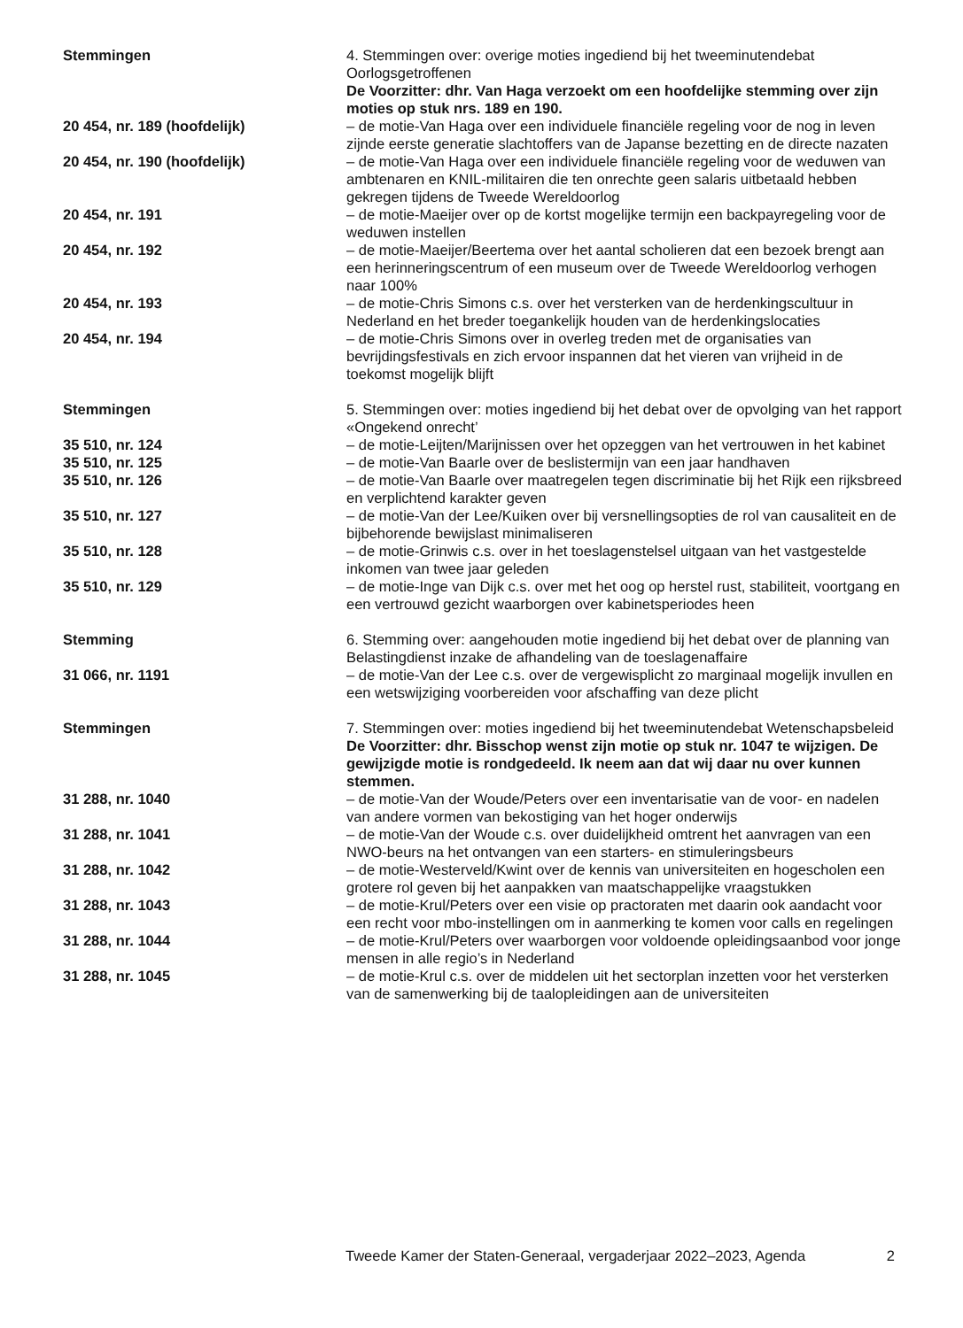Stemmingen 4. Stemmingen over: overige moties ingediend bij het tweeminutendebat Oorlogsgetroffenen
De Voorzitter: dhr. Van Haga verzoekt om een hoofdelijke stemming over zijn moties op stuk nrs. 189 en 190.
20 454, nr. 189 (hoofdelijk) – de motie-Van Haga over een individuele financiële regeling voor de nog in leven zijnde eerste generatie slachtoffers van de Japanse bezetting en de directe nazaten
20 454, nr. 190 (hoofdelijk) – de motie-Van Haga over een individuele financiële regeling voor de weduwen van ambtenaren en KNIL-militairen die ten onrechte geen salaris uitbetaald hebben gekregen tijdens de Tweede Wereldoorlog
20 454, nr. 191 – de motie-Maeijer over op de kortst mogelijke termijn een backpayregeling voor de weduwen instellen
20 454, nr. 192 – de motie-Maeijer/Beertema over het aantal scholieren dat een bezoek brengt aan een herinneringscentrum of een museum over de Tweede Wereldoorlog verhogen naar 100%
20 454, nr. 193 – de motie-Chris Simons c.s. over het versterken van de herdenkingscultuur in Nederland en het breder toegankelijk houden van de herdenkingslocaties
20 454, nr. 194 – de motie-Chris Simons over in overleg treden met de organisaties van bevrijdingsfestivals en zich ervoor inspannen dat het vieren van vrijheid in de toekomst mogelijk blijft
Stemmingen 5. Stemmingen over: moties ingediend bij het debat over de opvolging van het rapport «Ongekend onrecht’
35 510, nr. 124 – de motie-Leijten/Marijnissen over het opzeggen van het vertrouwen in het kabinet
35 510, nr. 125 – de motie-Van Baarle over de beslistermijn van een jaar handhaven
35 510, nr. 126 – de motie-Van Baarle over maatregelen tegen discriminatie bij het Rijk een rijksbreed en verplichtend karakter geven
35 510, nr. 127 – de motie-Van der Lee/Kuiken over bij versnellingsopties de rol van causaliteit en de bijbehorende bewijslast minimaliseren
35 510, nr. 128 – de motie-Grinwis c.s. over in het toeslagenstelsel uitgaan van het vastgestelde inkomen van twee jaar geleden
35 510, nr. 129 – de motie-Inge van Dijk c.s. over met het oog op herstel rust, stabiliteit, voortgang en een vertrouwd gezicht waarborgen over kabinetsperiodes heen
Stemming 6. Stemming over: aangehouden motie ingediend bij het debat over de planning van Belastingdienst inzake de afhandeling van de toeslagenaffaire
31 066, nr. 1191 – de motie-Van der Lee c.s. over de vergewisplicht zo marginaal mogelijk invullen en een wetswijziging voorbereiden voor afschaffing van deze plicht
Stemmingen 7. Stemmingen over: moties ingediend bij het tweeminutendebat Wetenschapsbeleid
De Voorzitter: dhr. Bisschop wenst zijn motie op stuk nr. 1047 te wijzigen. De gewijzigde motie is rondgedeeld. Ik neem aan dat wij daar nu over kunnen stemmen.
31 288, nr. 1040 – de motie-Van der Woude/Peters over een inventarisatie van de voor- en nadelen van andere vormen van bekostiging van het hoger onderwijs
31 288, nr. 1041 – de motie-Van der Woude c.s. over duidelijkheid omtrent het aanvragen van een NWO-beurs na het ontvangen van een starters- en stimuleringsbeurs
31 288, nr. 1042 – de motie-Westerveld/Kwint over de kennis van universiteiten en hogescholen een grotere rol geven bij het aanpakken van maatschappelijke vraagstukken
31 288, nr. 1043 – de motie-Krul/Peters over een visie op practoraten met daarin ook aandacht voor een recht voor mbo-instellingen om in aanmerking te komen voor calls en regelingen
31 288, nr. 1044 – de motie-Krul/Peters over waarborgen voor voldoende opleidingsaanbod voor jonge mensen in alle regio’s in Nederland
31 288, nr. 1045 – de motie-Krul c.s. over de middelen uit het sectorplan inzetten voor het versterken van de samenwerking bij de taalopleidingen aan de universiteiten
Tweede Kamer der Staten-Generaal, vergaderjaar 2022–2023, Agenda 2